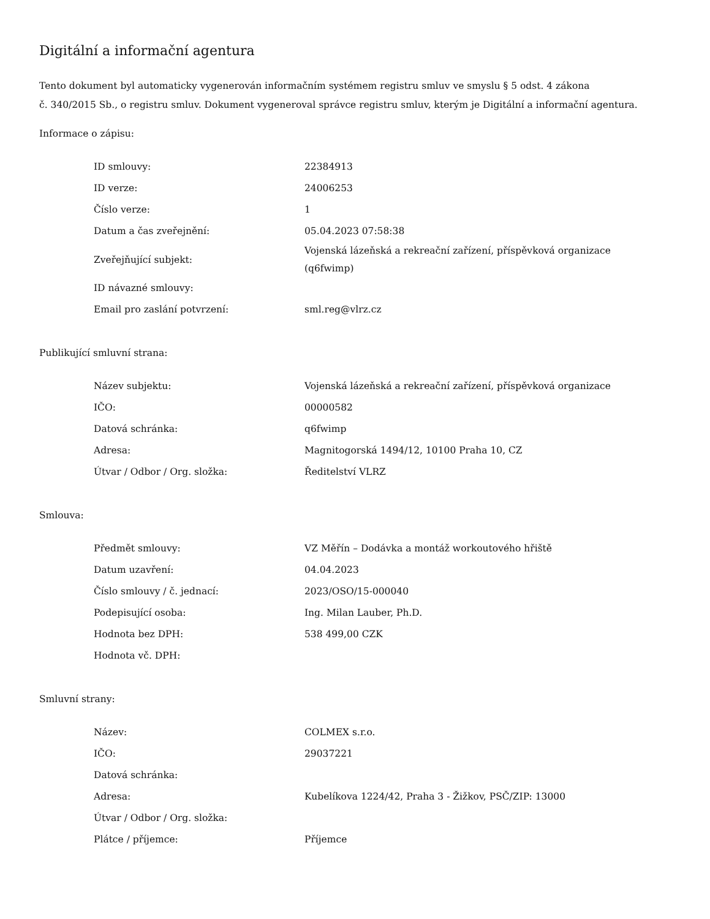Digitální a informační agentura
Tento dokument byl automaticky vygenerován informačním systémem registru smluv ve smyslu § 5 odst. 4 zákona
č. 340/2015 Sb., o registru smluv. Dokument vygeneroval správce registru smluv, kterým je Digitální a informační agentura.
Informace o zápisu:
| ID smlouvy: | 22384913 |
| ID verze: | 24006253 |
| Číslo verze: | 1 |
| Datum a čas zveřejnění: | 05.04.2023 07:58:38 |
| Zveřejňující subjekt: | Vojenská lázeňská a rekreační zařízení, příspěvková organizace (q6fwimp) |
| ID návazné smlouvy: | |
| Email pro zaslání potvrzení: | sml.reg@vlrz.cz |
Publikující smluvní strana:
| Název subjektu: | Vojenská lázeňská a rekreační zařízení, příspěvková organizace |
| IČO: | 00000582 |
| Datová schránka: | q6fwimp |
| Adresa: | Magnitogorská 1494/12, 10100 Praha 10, CZ |
| Útvar / Odbor / Org. složka: | Ředitelství VLRZ |
Smlouva:
| Předmět smlouvy: | VZ Měřín – Dodávka a montáž workoutového hřiště |
| Datum uzavření: | 04.04.2023 |
| Číslo smlouvy / č. jednací: | 2023/OSO/15-000040 |
| Podepisující osoba: | Ing. Milan Lauber, Ph.D. |
| Hodnota bez DPH: | 538 499,00 CZK |
| Hodnota vč. DPH: | |
Smluvní strany:
| Název: | COLMEX s.r.o. |
| IČO: | 29037221 |
| Datová schránka: | |
| Adresa: | Kubelíkova 1224/42, Praha 3 - Žižkov, PSČ/ZIP: 13000 |
| Útvar / Odbor / Org. složka: | |
| Plátce / příjemce: | Příjemce |